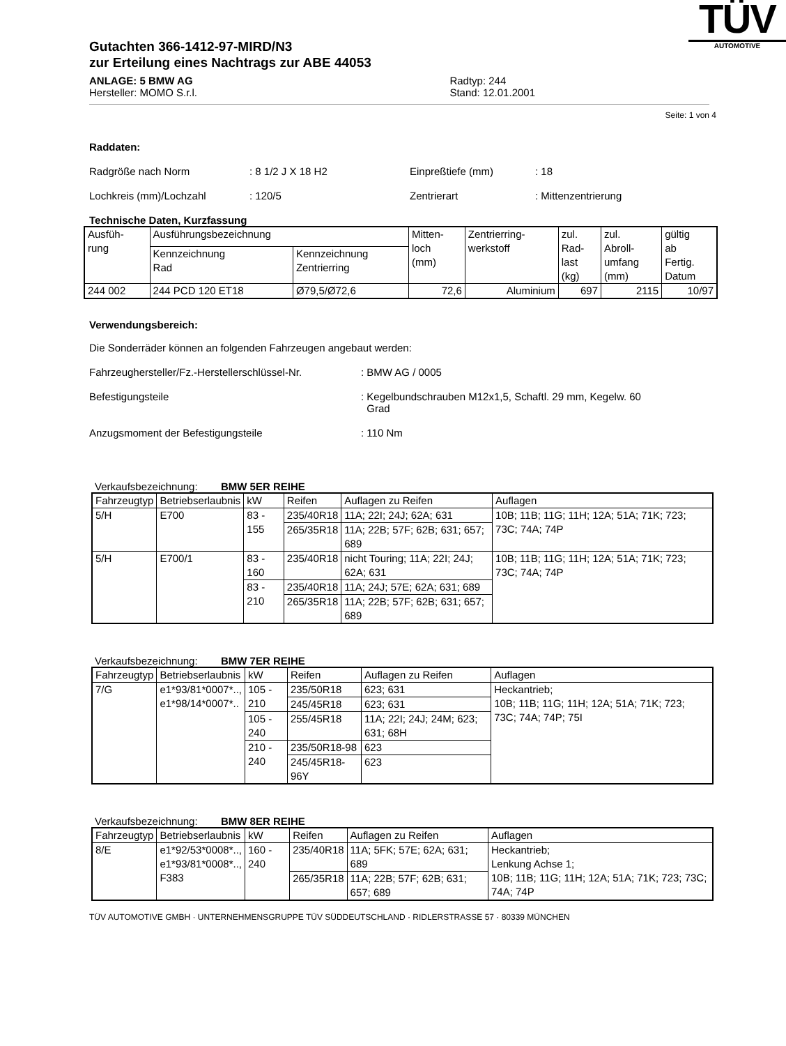Gutachten 366-1412-97-MIRD/N3
zur Erteilung eines Nachtrags zur ABE 44053
ANLAGE: 5 BMW AG
Hersteller: MOMO S.r.l.
Radtyp: 244
Stand: 12.01.2001
TÜV
AUTOMOTIVE
Seite: 1 von 4
Raddaten:
Radgröße nach Norm: 8 1/2 J X 18 H2 Einpreßtiefe (mm): 18
Lochkreis (mm)/Lochzahl: 120/5 Zentrierart: Mittenzentrierung
Technische Daten, Kurzfassung
| Ausfüh- rung | Ausführungsbezeichnung | | Mitten- loch (mm) | Zentrierring- werkstoff | zul. Rad- last (kg) | zul. Abroll- umfang (mm) | gültig ab Fertig. Datum |
| | Kennzeichnung Rad | Kennzeichnung Zentrierring | | | | | |
| 244 002 | 244 PCD 120 ET18 | Ø79,5/Ø72,6 | 72,6 | Aluminium | 697 | 2115 | 10/97 |
Verwendungsbereich:
Die Sonderräder können an folgenden Fahrzeugen angebaut werden:
Fahrzeughersteller/Fz.-Herstellerschlüssel-Nr.: BMW AG / 0005
Befestigungsteile: Kegelbundschrauben M12x1,5, Schaftl. 29 mm, Kegelw. 60
Grad
Anzugsmoment der Befestigungsteile: 110 Nm
Verkaufsbezeichnung: BMW 5ER REIHE
| Fahrzeugtyp | Betriebserlaubnis | kW | Reifen | Auflagen zu Reifen | Auflagen |
| --- | --- | --- | --- | --- | --- |
| 5/H | E700 | 83 - 155 | 235/40R18 | 11A; 22I; 24J; 62A; 631 | 10B; 11B; 11G; 11H; 12A; 51A; 71K; 723; 73C; 74A; 74P |
| | | | 265/35R18 | 11A; 22B; 57F; 62B; 631; 657; 689 | |
| 5/H | E700/1 | 83 - 160 | 235/40R18 | nicht Touring; 11A; 22I; 24J; 62A; 631 | 10B; 11B; 11G; 11H; 12A; 51A; 71K; 723; 73C; 74A; 74P |
| | | 83 - 210 | 235/40R18 | 11A; 24J; 57E; 62A; 631; 689 | |
| | | | 265/35R18 | 11A; 22B; 57F; 62B; 631; 657; 689 | |
Verkaufsbezeichnung: BMW 7ER REIHE
| Fahrzeugtyp | Betriebserlaubnis | kW | Reifen | Auflagen zu Reifen | Auflagen |
| --- | --- | --- | --- | --- | --- |
| 7/G | e1*93/81*0007*.., e1*98/14*0007*.. | 105 - 210 | 235/50R18 | 623; 631 | Heckantrieb; 10B; 11B; 11G; 11H; 12A; 51A; 71K; 723; 73C; 74A; 74P; 75I |
| | | | 245/45R18 | 623; 631 | |
| | | 105 - 240 | 255/45R18 | 11A; 22I; 24J; 24M; 623; 631; 68H | |
| | | 210 - 240 | 235/50R18-98 | 623 | |
| | | | 245/45R18-96Y | 623 | |
Verkaufsbezeichnung: BMW 8ER REIHE
| Fahrzeugtyp | Betriebserlaubnis | kW | Reifen | Auflagen zu Reifen | Auflagen |
| --- | --- | --- | --- | --- | --- |
| 8/E | e1*92/53*0008*.., e1*93/81*0008*.., F383 | 160 - 240 | 235/40R18 | 11A; 5FK; 57E; 62A; 631; 689 | Heckantrieb; Lenkung Achse 1; 10B; 11B; 11G; 11H; 12A; 51A; 71K; 723; 73C; 74A; 74P |
| | | | 265/35R18 | 11A; 22B; 57F; 62B; 631; 657; 689 | |
TÜV AUTOMOTIVE GMBH · UNTERNEHMENSGRUPPE TÜV SÜDDEUTSCHLAND · RIDLERSTRASSE 57 · 80339 MÜNCHEN